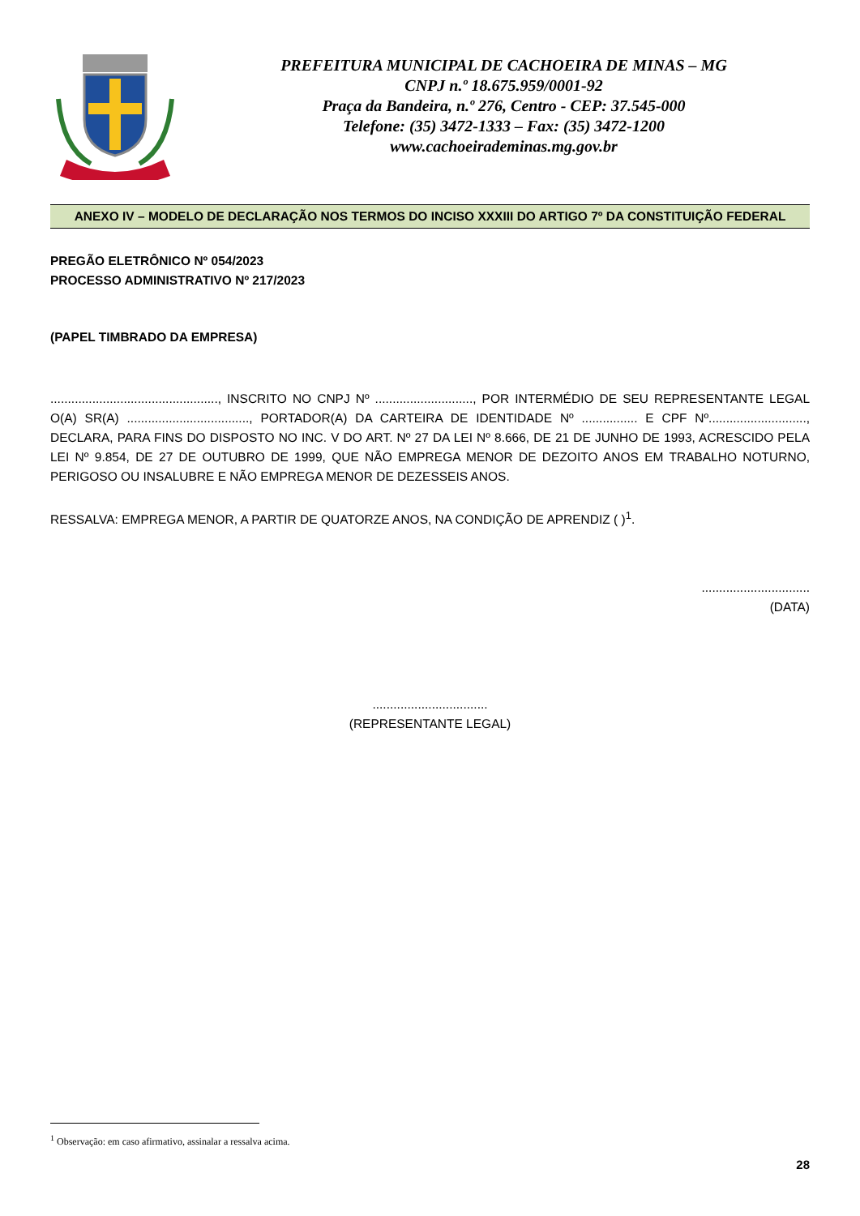PREFEITURA MUNICIPAL DE CACHOEIRA DE MINAS – MG
CNPJ n.º 18.675.959/0001-92
Praça da Bandeira, n.º 276, Centro - CEP: 37.545-000
Telefone: (35) 3472-1333 – Fax: (35) 3472-1200
www.cachoeirademinas.mg.gov.br
ANEXO IV – MODELO DE DECLARAÇÃO NOS TERMOS DO INCISO XXXIII DO ARTIGO 7º DA CONSTITUIÇÃO FEDERAL
PREGÃO ELETRÔNICO Nº 054/2023
PROCESSO ADMINISTRATIVO Nº 217/2023
(PAPEL TIMBRADO DA EMPRESA)
................................................, INSCRITO NO CNPJ Nº ............................, POR INTERMÉDIO DE SEU REPRESENTANTE LEGAL O(A) SR(A) ..................................., PORTADOR(A) DA CARTEIRA DE IDENTIDADE Nº ................ E CPF Nº............................, DECLARA, PARA FINS DO DISPOSTO NO INC. V DO ART. Nº 27 DA LEI Nº 8.666, DE 21 DE JUNHO DE 1993, ACRESCIDO PELA LEI Nº 9.854, DE 27 DE OUTUBRO DE 1999, QUE NÃO EMPREGA MENOR DE DEZOITO ANOS EM TRABALHO NOTURNO, PERIGOSO OU INSALUBRE E NÃO EMPREGA MENOR DE DEZESSEIS ANOS.
RESSALVA: EMPREGA MENOR, A PARTIR DE QUATORZE ANOS, NA CONDIÇÃO DE APRENDIZ ( )<sup>1</sup>.
...............................
(DATA)
.................................
(REPRESENTANTE LEGAL)
<sup>1</sup> Observação: em caso afirmativo, assinalar a ressalva acima.
28